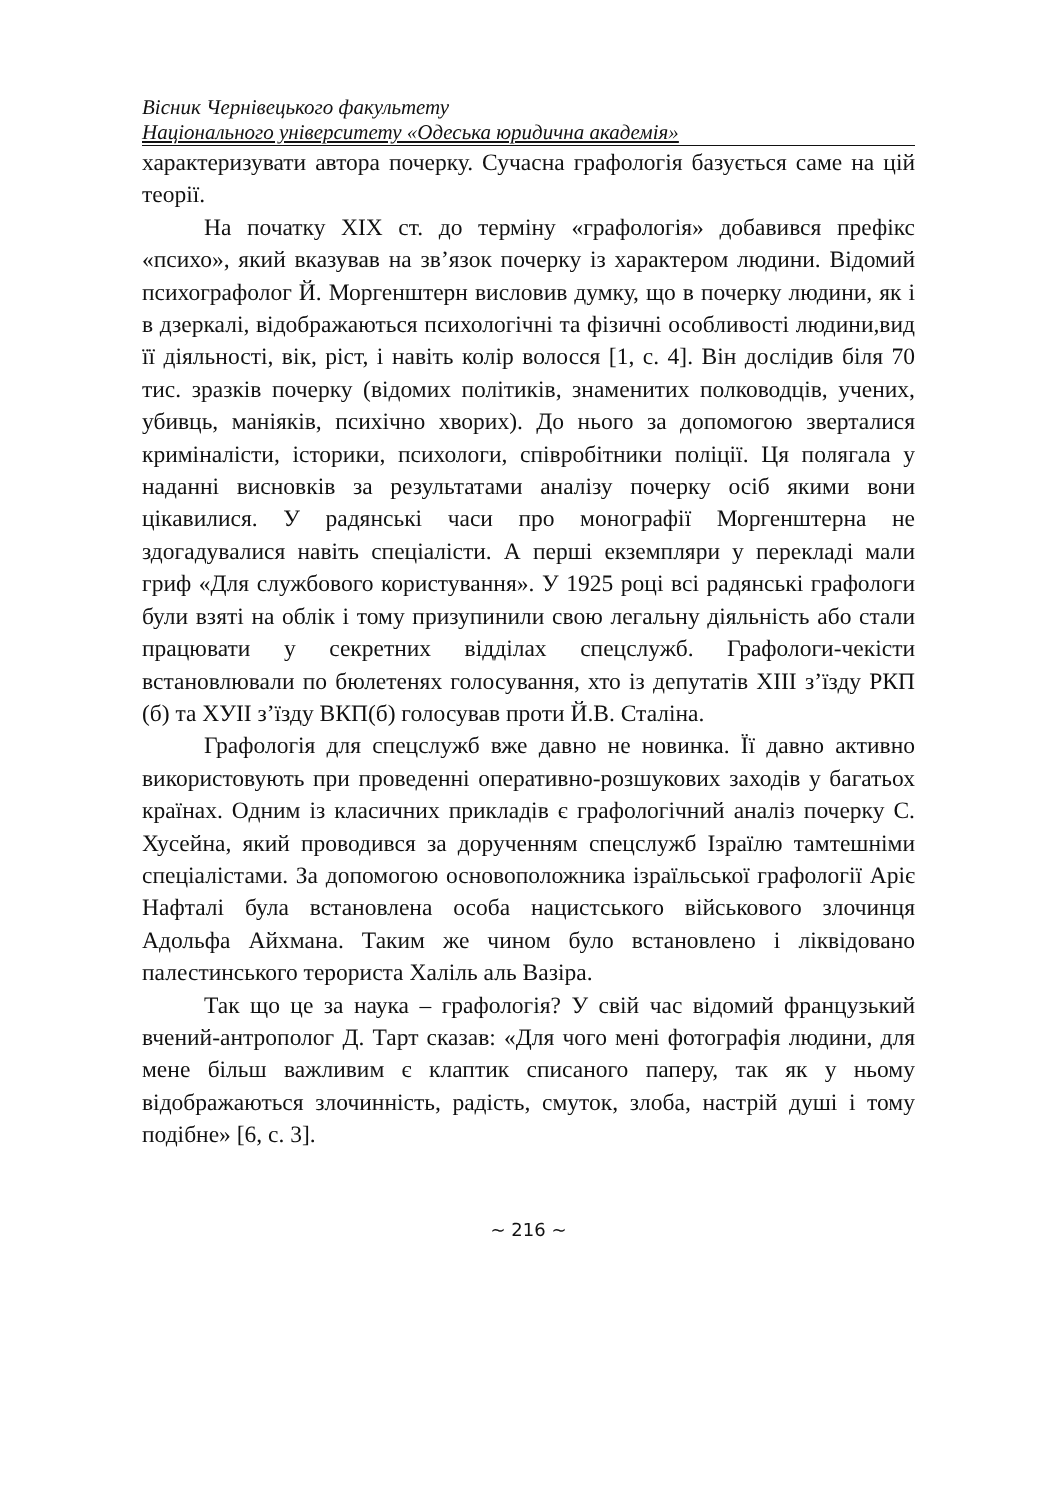Вісник Чернівецького факультету
Національного університету «Одеська юридична академія»
характеризувати автора почерку. Сучасна графологія базується саме на цій теорії.
На початку XIX ст. до терміну «графологія» добавився префікс «психо», який вказував на зв’язок почерку із характером людини. Відомий психографолог Й. Моргенштерн висловив думку, що в почерку людини, як і в дзеркалі, відображаються психологічні та фізичні особливості людини,вид її діяльності, вік, ріст, і навіть колір волосся [1, с. 4]. Він дослідив біля 70 тис. зразків почерку (відомих політиків, знаменитих полководців, учених, убивць, маніяків, психічно хворих). До нього за допомогою зверталися криміналісти, історики, психологи, співробітники поліції. Ця полягала у наданні висновків за результатами аналізу почерку осіб якими вони цікавилися. У радянські часи про монографії Моргенштерна не здогадувалися навіть спеціалісти. А перші екземпляри у перекладі мали гриф «Для службового користування». У 1925 році всі радянські графологи були взяті на облік і тому призупинили свою легальну діяльність або стали працювати у секретних відділах спецслужб. Графологи-чекісти встановлювали по бюлетенях голосування, хто із депутатів XIII з’їзду РКП (б) та ХУІІ з’їзду ВКП(б) голосував проти Й.В. Сталіна.
Графологія для спецслужб вже давно не новинка. Її давно активно використовують при проведенні оперативно-розшукових заходів у багатьох країнах. Одним із класичних прикладів є графологічний аналіз почерку С. Хусейна, який проводився за дорученням спецслужб Ізраїлю тамтешніми спеціалістами. За допомогою основоположника ізраїльської графології Аріє Нафталі була встановлена особа нацистського військового злочинця Адольфа Айхмана. Таким же чином було встановлено і ліквідовано палестинського терориста Халіль аль Вазіра.
Так що це за наука – графологія? У свій час відомий французький вчений-антрополог Д. Тарт сказав: «Для чого мені фотографія людини, для мене більш важливим є клаптик списаного паперу, так як у ньому відображаються злочинність, радість, смуток, злоба, настрій душі і тому подібне» [6, с. 3].
~ 216 ~